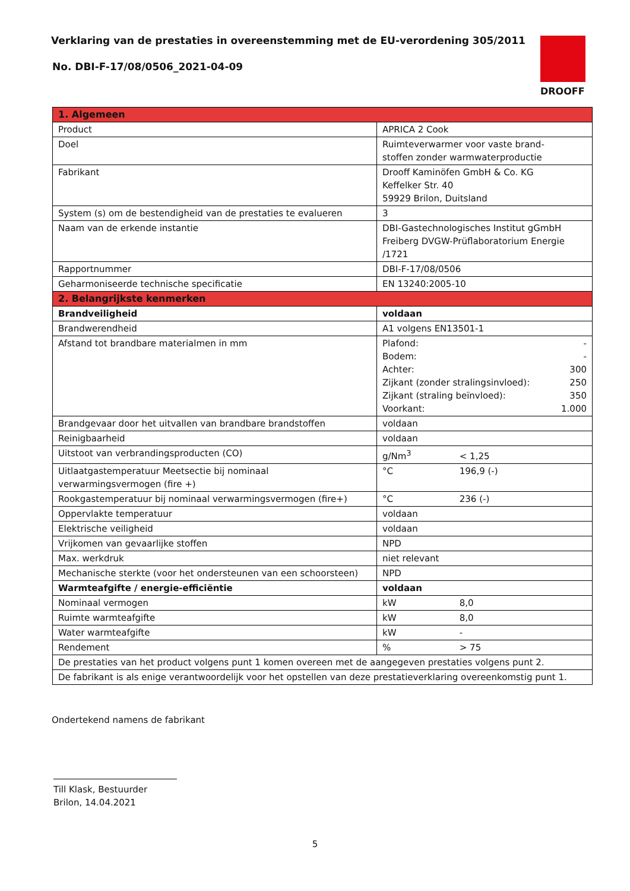Verklaring van de prestaties in overeenstemming met de EU-verordening 305/2011
No. DBI-F-17/08/0506_2021-04-09
DROOFF
| 1. Algemeen | |
| --- | --- |
| Product | APRICA 2 Cook |
| Doel | Ruimteverwarmer voor vaste brand- stoffen zonder warmwaterproductie |
| Fabrikant | Drooff Kaminöfen GmbH & Co. KG Keffelker Str. 40 59929 Brilon, Duitsland |
| System (s) om de bestendigheid van de prestaties te evalueren | 3 |
| Naam van de erkende instantie | DBI-Gastechnologisches Institut gGmbH Freiberg DVGW-Prüflaboratorium Energie /1721 |
| Rapportnummer | DBI-F-17/08/0506 |
| Geharmoniseerde technische specificatie | EN 13240:2005-10 |
| 2. Belangrijkste kenmerken | |
| Brandveiligheid | voldaan |
| Brandwerendheid | A1 volgens EN13501-1 |
| Afstand tot brandbare materialmen in mm | Plafond: - Bodem: - Achter: 300 Zijkant (zonder stralingsinvloed): 250 Zijkant (straling beïnvloed): 350 Voorkant: 1.000 |
| Brandgevaar door het uitvallen van brandbare brandstoffen | voldaan |
| Reinigbaarheid | voldaan |
| Uitstoot van verbrandingsproducten (CO) | g/Nm<sup>3</sup> < 1,25 |
| Uitlaatgastemperatuur Meetsectie bij nominaal verwarmingsvermogen (fire +) | °C 196,9 (-) |
| Rookgastemperatuur bij nominaal verwarmingsvermogen (fire+) | °C 236 (-) |
| Oppervlakte temperatuur | voldaan |
| Elektrische veiligheid | voldaan |
| Vrijkomen van gevaarlijke stoffen | NPD |
| Max. werkdruk | niet relevant |
| Mechanische sterkte (voor het ondersteunen van een schoorsteen) | NPD |
| Warmteafgifte / energie-efficiëntie | voldaan |
| Nominaal vermogen | kW 8,0 |
| Ruimte warmteafgifte | kW 8,0 |
| Water warmteafgifte | kW - |
| Rendement | % > 75 |
| De prestaties van het product volgens punt 1 komen overeen met de aangegeven prestaties volgens punt 2. | |
| De fabrikant is als enige verantwoordelijk voor het opstellen van deze prestatieverklaring overeenkomstig punt 1. | |
Ondertekend namens de fabrikant
Till Klask, Bestuurder
Brilon, 14.04.2021
5